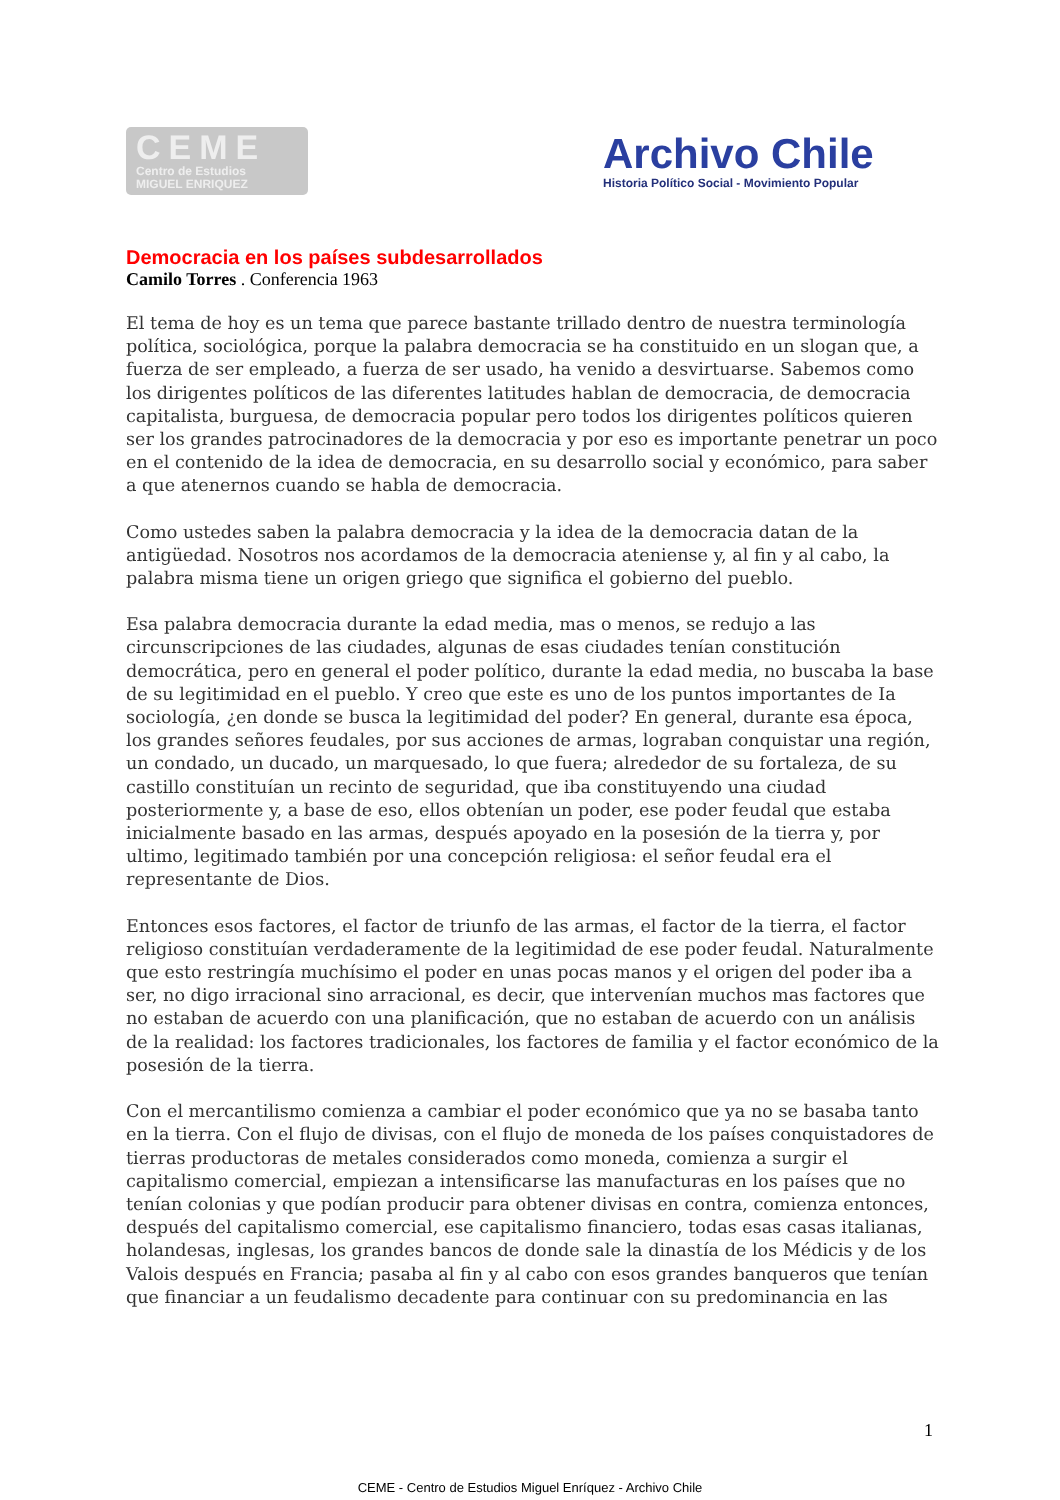CEME
Centro de Estudios
MIGUEL ENRIQUEZ
Archivo Chile
Historia Político Social - Movimiento Popular
Democracia en los países subdesarrollados
Camilo Torres . Conferencia 1963
El tema de hoy es un tema que parece bastante trillado dentro de nuestra terminología política, sociológica, porque la palabra democracia se ha constituido en un slogan que, a fuerza de ser empleado, a fuerza de ser usado, ha venido a desvirtuarse. Sabemos como los dirigentes políticos de las diferentes latitudes hablan de democracia, de democracia capitalista, burguesa, de democracia popular pero todos los dirigentes políticos quieren ser los grandes patrocinadores de la democracia y por eso es importante penetrar un poco en el contenido de la idea de democracia, en su desarrollo social y económico, para saber a que atenernos cuando se habla de democracia.
Como ustedes saben la palabra democracia y la idea de la democracia datan de la antigüedad. Nosotros nos acordamos de la democracia ateniense y, al fin y al cabo, la palabra misma tiene un origen griego que significa el gobierno del pueblo.
Esa palabra democracia durante la edad media, mas o menos, se redujo a las circunscripciones de las ciudades, algunas de esas ciudades tenían constitución democrática, pero en general el poder político, durante la edad media, no buscaba la base de su legitimidad en el pueblo. Y creo que este es uno de los puntos importantes de Ia sociología, ¿en donde se busca la legitimidad del poder? En general, durante esa época, los grandes señores feudales, por sus acciones de armas, lograban conquistar una región, un condado, un ducado, un marquesado, lo que fuera; alrededor de su fortaleza, de su castillo constituían un recinto de seguridad, que iba constituyendo una ciudad posteriormente y, a base de eso, ellos obtenían un poder, ese poder feudal que estaba inicialmente basado en las armas, después apoyado en la posesión de la tierra y, por ultimo, legitimado también por una concepción religiosa: el señor feudal era el representante de Dios.
Entonces esos factores, el factor de triunfo de las armas, el factor de la tierra, el factor religioso constituían verdaderamente de la legitimidad de ese poder feudal. Naturalmente que esto restringía muchísimo el poder en unas pocas manos y el origen del poder iba a ser, no digo irracional sino arracional, es decir, que intervenían muchos mas factores que no estaban de acuerdo con una planificación, que no estaban de acuerdo con un análisis de la realidad: los factores tradicionales, los factores de familia y el factor económico de la posesión de la tierra.
Con el mercantilismo comienza a cambiar el poder económico que ya no se basaba tanto en la tierra. Con el flujo de divisas, con el flujo de moneda de los países conquistadores de tierras productoras de metales considerados como moneda, comienza a surgir el capitalismo comercial, empiezan a intensificarse las manufacturas en los países que no tenían colonias y que podían producir para obtener divisas en contra, comienza entonces, después del capitalismo comercial, ese capitalismo financiero, todas esas casas italianas, holandesas, inglesas, los grandes bancos de donde sale la dinastía de los Médicis y de los Valois después en Francia; pasaba al fin y al cabo con esos grandes banqueros que tenían que financiar a un feudalismo decadente para continuar con su predominancia en las
1
CEME - Centro de Estudios Miguel Enríquez - Archivo Chile